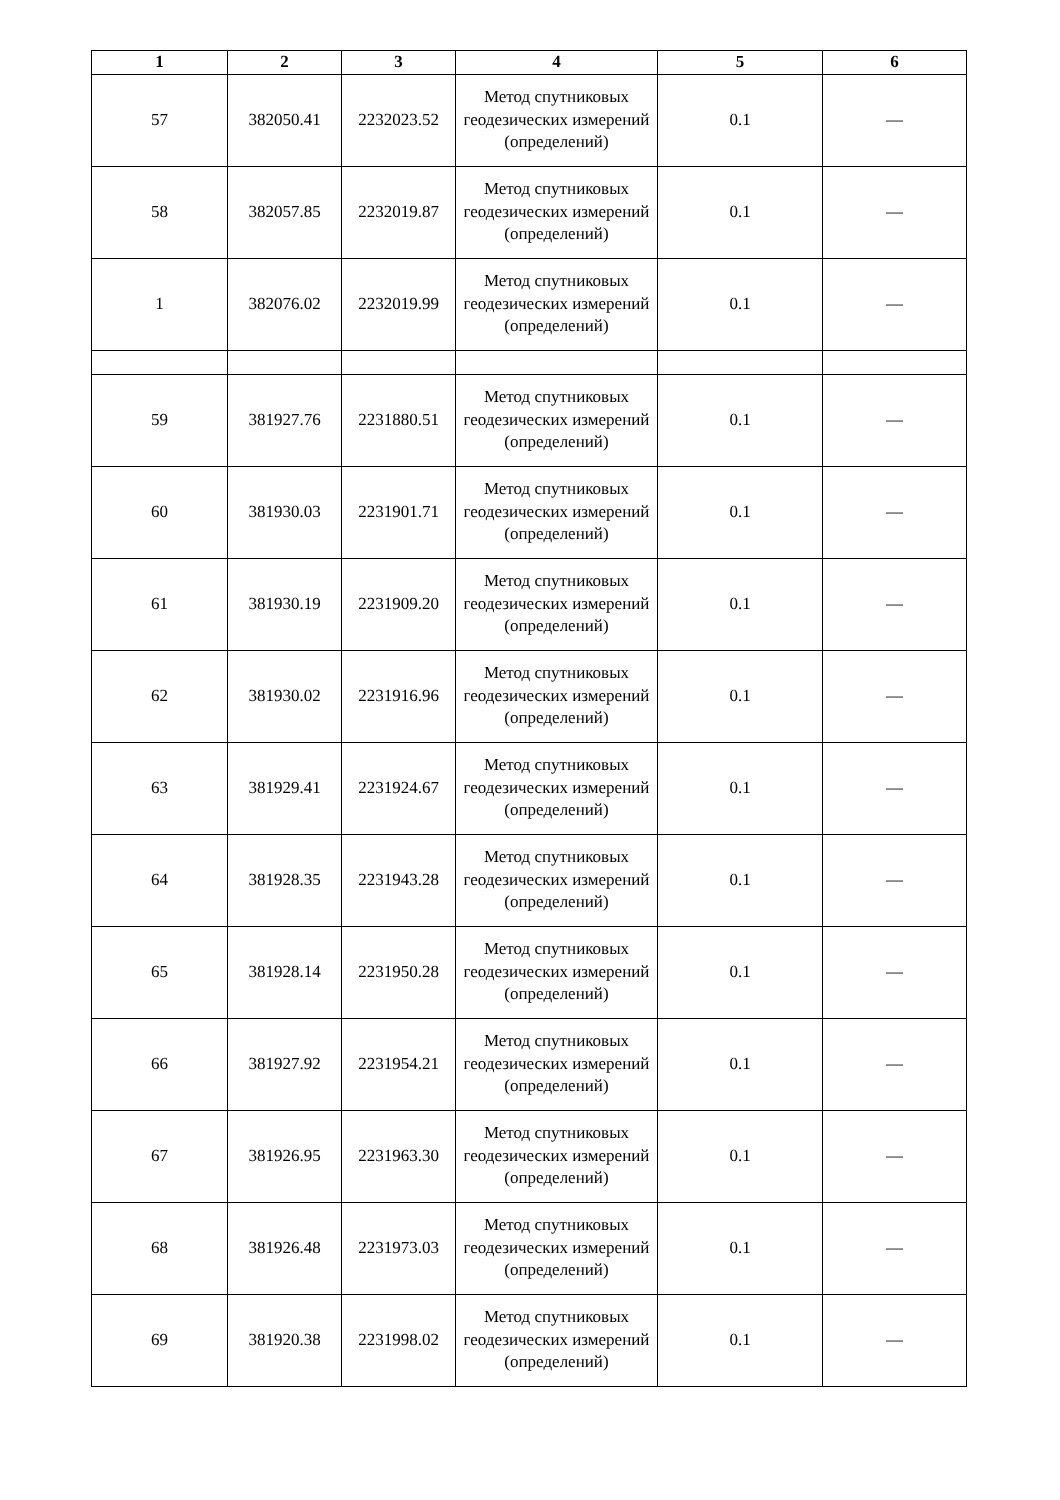| 1 | 2 | 3 | 4 | 5 | 6 |
| --- | --- | --- | --- | --- | --- |
| 57 | 382050.41 | 2232023.52 | Метод спутниковых геодезических измерений (определений) | 0.1 | — |
| 58 | 382057.85 | 2232019.87 | Метод спутниковых геодезических измерений (определений) | 0.1 | — |
| 1 | 382076.02 | 2232019.99 | Метод спутниковых геодезических измерений (определений) | 0.1 | — |
| 59 | 381927.76 | 2231880.51 | Метод спутниковых геодезических измерений (определений) | 0.1 | — |
| 60 | 381930.03 | 2231901.71 | Метод спутниковых геодезических измерений (определений) | 0.1 | — |
| 61 | 381930.19 | 2231909.20 | Метод спутниковых геодезических измерений (определений) | 0.1 | — |
| 62 | 381930.02 | 2231916.96 | Метод спутниковых геодезических измерений (определений) | 0.1 | — |
| 63 | 381929.41 | 2231924.67 | Метод спутниковых геодезических измерений (определений) | 0.1 | — |
| 64 | 381928.35 | 2231943.28 | Метод спутниковых геодезических измерений (определений) | 0.1 | — |
| 65 | 381928.14 | 2231950.28 | Метод спутниковых геодезических измерений (определений) | 0.1 | — |
| 66 | 381927.92 | 2231954.21 | Метод спутниковых геодезических измерений (определений) | 0.1 | — |
| 67 | 381926.95 | 2231963.30 | Метод спутниковых геодезических измерений (определений) | 0.1 | — |
| 68 | 381926.48 | 2231973.03 | Метод спутниковых геодезических измерений (определений) | 0.1 | — |
| 69 | 381920.38 | 2231998.02 | Метод спутниковых геодезических измерений (определений) | 0.1 | — |